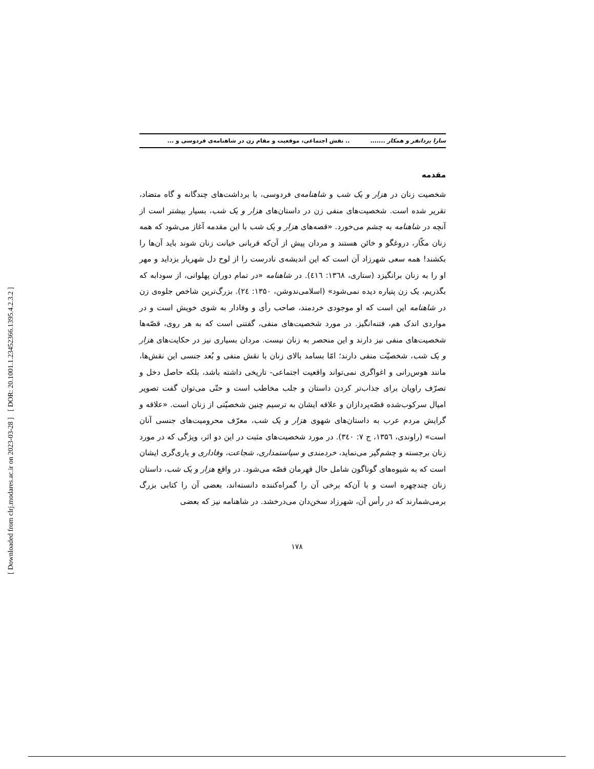[ DOR: 20.1001.1.23452366.1395.4.2.3.2 ]
[ Downloaded from clrj.modares.ac.ir on 2023-03-28 ]
سارا یزدانفر و همکار ......... نقش اجتماعی، موقعیت و مقام زن در شاهنامه‌ی فردوسی و ...
مقدمه
شخصیت زنان در هزار و یک شب و شاهنامه‌ی فردوسی، با برداشت‌های چندگانه و گاه متضاد، تقریر شده است. شخصیت‌های منفی زن در داستان‌های هزار و یک شب، بسیار بیشتر است از آنچه در شاهنامه به چشم می‌خورد. «قصه‌های هزار و یک شب با این مقدمه آغاز می‌شود که همه زنان مکّار، دروغگو و خائن هستند و مردان پیش از آن‌که قربانی خیانت زنان شوند باید آن‌ها را بکشند! همه سعی شهرزاد آن است که این اندیشه‌ی نادرست را از لوح دل شهریار بزداید و مهر او را به زنان برانگیزد (ستاری، ۱۳٦۸: ٤۱٦). در شاهنامه «در تمام دوران پهلوانی، از سودابه که بگذریم، یک زن پتیاره دیده نمی‌شود» (اسلامی‌ندوشن، ۱۳۵۰: ٢٤). بزرگ‌ترین شاخص جلوه‌ی زن در شاهنامه این است که او موجودی خردمند، صاحب رأی و وفادار به شوی خویش است و در مواردی اندک هم، فتنه‌انگیز. در مورد شخصیت‌های منفی، گفتنی است که به هر روی، قصّه‌ها شخصیت‌های منفی نیز دارند و این منحصر به زنان نیست. مردان بسیاری نیز در حکایت‌های هزار و یک شب، شخصیّت منفی دارند؛ امّا بسامد بالای زنان با نقش منفی و بُعد جنسی این نقش‌ها، مانند هوس‌رانی و اغواگری نمی‌تواند واقعیت اجتماعی- تاریخی داشته باشد، بلکه حاصل دخل و تصرّف راویان برای جذاب‌تر کردن داستان و جلب مخاطب است و حتّی می‌توان گفت تصویر امیال سرکوب‌شده قصّه‌پردازان و علاقه ایشان به ترسیم چنین شخصیّتی از زنان است. «علاقه و گرایش مردم عرب به داستان‌های شهوی هزار و یک شب، معرّف محرومیت‌های جنسی آنان است» (راوندی، ۱۳۵٦، ج ۷: ۳٤۰). در مورد شخصیت‌های مثبت در این دو اثر، ویژگی که در مورد زنان برجسته و چشم‌گیر می‌نماید، خردمندی و سیاستمداری، شجاعت، وفاداری و یاری‌گری ایشان است که به شیوه‌های گوناگون شامل حال قهرمان قصّه می‌شود. در واقع هزار و یک شب، داستان زنان چندچهره است و با آن‌که برخی آن را گمراه‌کننده دانسته‌اند، بعضی آن را کتابی بزرگ برمی‌شمارند که در رأس آن، شهرزاد سخن‌دان می‌درخشد. در شاهنامه نیز که بعضی
۱۷۸